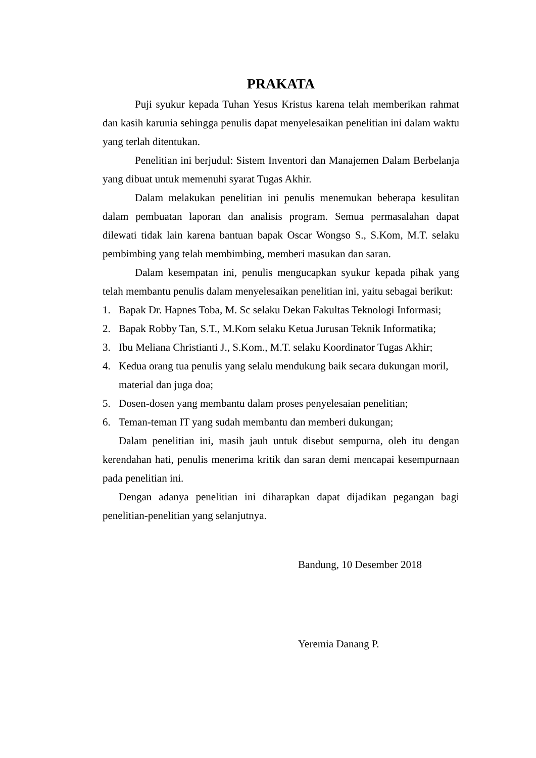PRAKATA
Puji syukur kepada Tuhan Yesus Kristus karena telah memberikan rahmat dan kasih karunia sehingga penulis dapat menyelesaikan penelitian ini dalam waktu yang terlah ditentukan.
Penelitian ini berjudul: Sistem Inventori dan Manajemen Dalam Berbelanja yang dibuat untuk memenuhi syarat Tugas Akhir.
Dalam melakukan penelitian ini penulis menemukan beberapa kesulitan dalam pembuatan laporan dan analisis program. Semua permasalahan dapat dilewati tidak lain karena bantuan bapak Oscar Wongso S., S.Kom, M.T. selaku pembimbing yang telah membimbing, memberi masukan dan saran.
Dalam kesempatan ini, penulis mengucapkan syukur kepada pihak yang telah membantu penulis dalam menyelesaikan penelitian ini, yaitu sebagai berikut:
1. Bapak Dr. Hapnes Toba, M. Sc selaku Dekan Fakultas Teknologi Informasi;
2. Bapak Robby Tan, S.T., M.Kom selaku Ketua Jurusan Teknik Informatika;
3. Ibu Meliana Christianti J., S.Kom., M.T. selaku Koordinator Tugas Akhir;
4. Kedua orang tua penulis yang selalu mendukung baik secara dukungan moril, material dan juga doa;
5. Dosen-dosen yang membantu dalam proses penyelesaian penelitian;
6. Teman-teman IT yang sudah membantu dan memberi dukungan;
Dalam penelitian ini, masih jauh untuk disebut sempurna, oleh itu dengan kerendahan hati, penulis menerima kritik dan saran demi mencapai kesempurnaan pada penelitian ini.
Dengan adanya penelitian ini diharapkan dapat dijadikan pegangan bagi penelitian-penelitian yang selanjutnya.
Bandung, 10 Desember 2018
Yeremia Danang P.